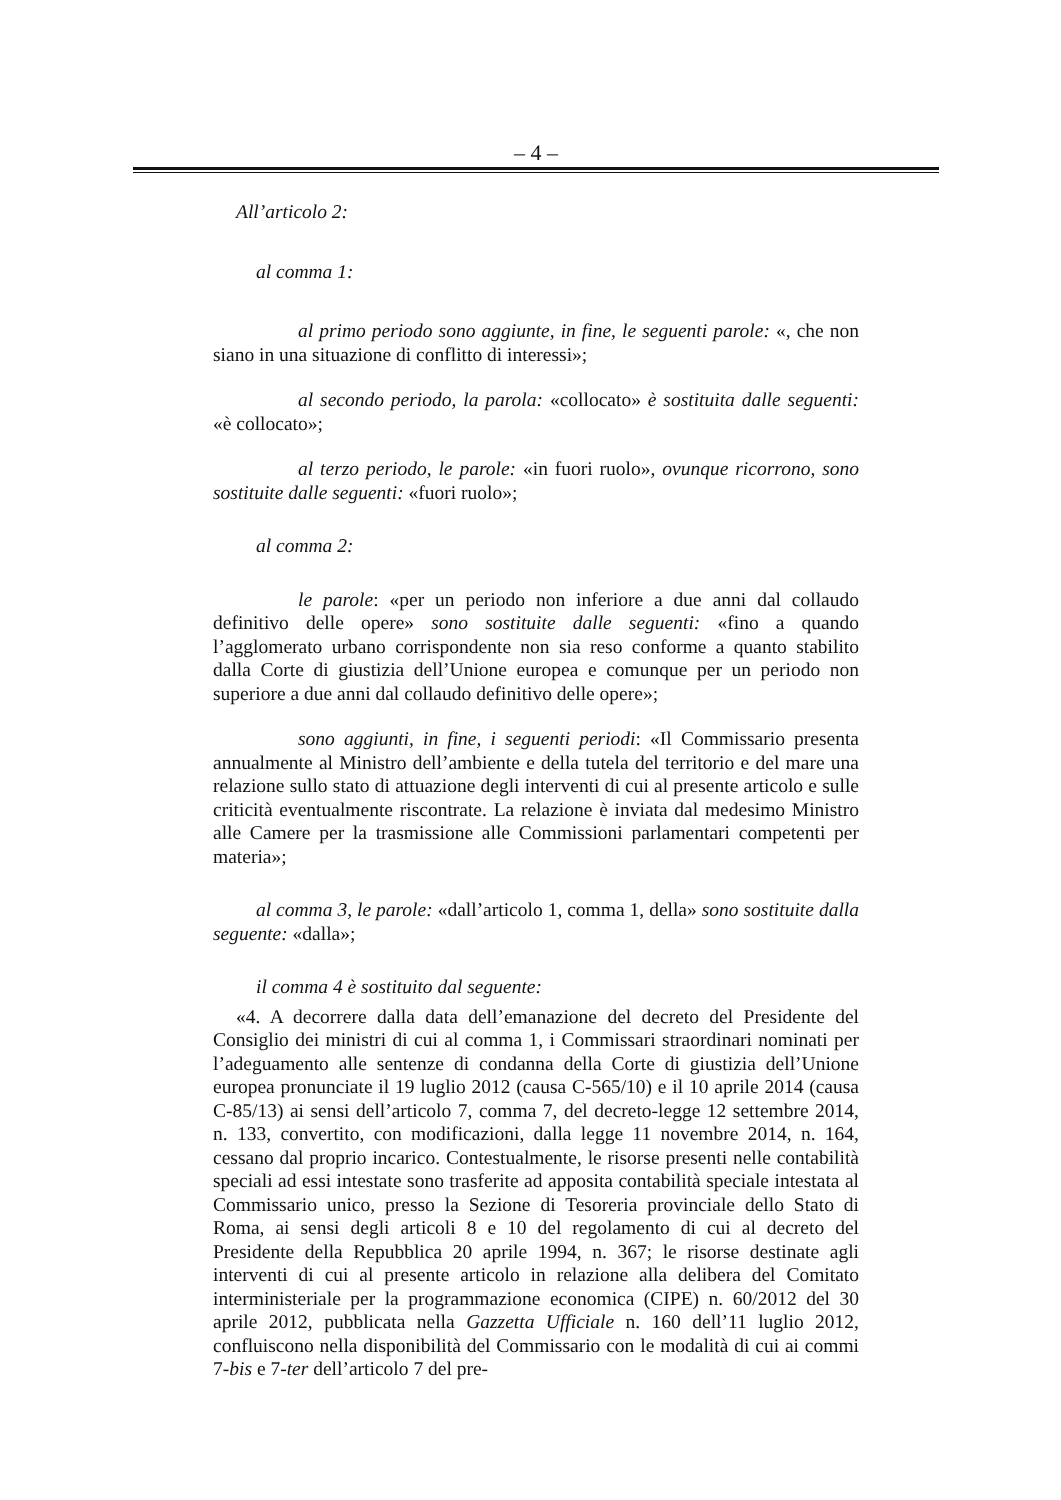– 4 –
All’articolo 2:
al comma 1:
al primo periodo sono aggiunte, in fine, le seguenti parole: «, che non siano in una situazione di conflitto di interessi»;
al secondo periodo, la parola: «collocato» è sostituita dalle seguenti: «è collocato»;
al terzo periodo, le parole: «in fuori ruolo», ovunque ricorrono, sono sostituite dalle seguenti: «fuori ruolo»;
al comma 2:
le parole: «per un periodo non inferiore a due anni dal collaudo definitivo delle opere» sono sostituite dalle seguenti: «fino a quando l’agglomerato urbano corrispondente non sia reso conforme a quanto stabilito dalla Corte di giustizia dell’Unione europea e comunque per un periodo non superiore a due anni dal collaudo definitivo delle opere»;
sono aggiunti, in fine, i seguenti periodi: «Il Commissario presenta annualmente al Ministro dell’ambiente e della tutela del territorio e del mare una relazione sullo stato di attuazione degli interventi di cui al presente articolo e sulle criticità eventualmente riscontrate. La relazione è inviata dal medesimo Ministro alle Camere per la trasmissione alle Commissioni parlamentari competenti per materia»;
al comma 3, le parole: «dall’articolo 1, comma 1, della» sono sostituite dalla seguente: «dalla»;
il comma 4 è sostituito dal seguente:
«4. A decorrere dalla data dell’emanazione del decreto del Presidente del Consiglio dei ministri di cui al comma 1, i Commissari straordinari nominati per l’adeguamento alle sentenze di condanna della Corte di giustizia dell’Unione europea pronunciate il 19 luglio 2012 (causa C-565/10) e il 10 aprile 2014 (causa C-85/13) ai sensi dell’articolo 7, comma 7, del decreto-legge 12 settembre 2014, n. 133, convertito, con modificazioni, dalla legge 11 novembre 2014, n. 164, cessano dal proprio incarico. Contestualmente, le risorse presenti nelle contabilità speciali ad essi intestate sono trasferite ad apposita contabilità speciale intestata al Commissario unico, presso la Sezione di Tesoreria provinciale dello Stato di Roma, ai sensi degli articoli 8 e 10 del regolamento di cui al decreto del Presidente della Repubblica 20 aprile 1994, n. 367; le risorse destinate agli interventi di cui al presente articolo in relazione alla delibera del Comitato interministeriale per la programmazione economica (CIPE) n. 60/2012 del 30 aprile 2012, pubblicata nella Gazzetta Ufficiale n. 160 dell’11 luglio 2012, confluiscono nella disponibilità del Commissario con le modalità di cui ai commi 7-bis e 7-ter dell’articolo 7 del pre-